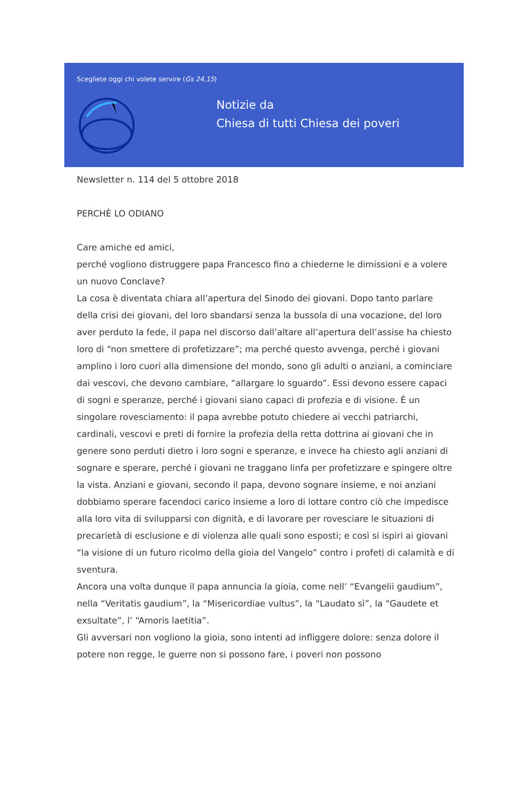Scegliete oggi chi volete servire (Gs 24,15)
Notizie da
Chiesa di tutti Chiesa dei poveri
Newsletter n. 114 del 5 ottobre 2018
PERCHÈ LO ODIANO
Care amiche ed amici,
perché vogliono distruggere papa Francesco fino a chiederne le dimissioni e a volere un nuovo Conclave?
La cosa è diventata chiara all’apertura del Sinodo dei giovani. Dopo tanto parlare della crisi dei giovani, del loro sbandarsi senza la bussola di una vocazione, del loro aver perduto la fede, il papa nel discorso dall’altare all’apertura dell’assise ha chiesto loro di “non smettere di profetizzare”; ma perché questo avvenga, perché i giovani amplino i loro cuori alla dimensione del mondo, sono gli adulti o anziani, a cominciare dai vescovi, che devono cambiare, “allargare lo sguardo”. Essi devono essere capaci di sogni e speranze, perché i giovani siano capaci di profezia e di visione. È un singolare rovesciamento: il papa avrebbe potuto chiedere ai vecchi patriarchi, cardinali, vescovi e preti di fornire la profezia della retta dottrina ai giovani che in genere sono perduti dietro i loro sogni e speranze, e invece ha chiesto agli anziani di sognare e sperare, perché i giovani ne traggano linfa per profetizzare e spingere oltre la vista. Anziani e giovani, secondo il papa, devono sognare insieme, e noi anziani dobbiamo sperare facendoci carico insieme a loro di lottare contro ciò che impedisce alla loro vita di svilupparsi con dignità, e di lavorare per rovesciare le situazioni di precarietà di esclusione e di violenza alle quali sono esposti; e così si ispiri ai giovani “la visione di un futuro ricolmo della gioia del Vangelo” contro i profeti di calamità e di sventura.
Ancora una volta dunque il papa annuncia la gioia, come nell’ “Evangelii gaudium”, nella “Veritatis gaudium”, la “Misericordiae vultus”, la “Laudato sì”, la “Gaudete et exsultate”, l’ “Amoris laetitia”.
Gli avversari non vogliono la gioia, sono intenti ad infliggere dolore: senza dolore il potere non regge, le guerre non si possono fare, i poveri non possono